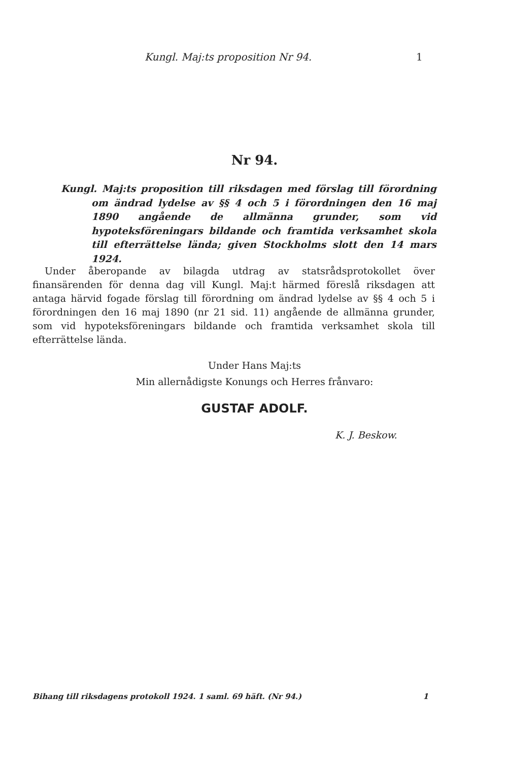Kungl. Maj:ts proposition Nr 94. 1
Nr 94.
Kungl. Maj:ts proposition till riksdagen med förslag till förordning om ändrad lydelse av §§ 4 och 5 i förordningen den 16 maj 1890 angående de allmänna grunder, som vid hypoteksföreningars bildande och framtida verksamhet skola till efterrättelse lända; given Stockholms slott den 14 mars 1924.
Under åberopande av bilagda utdrag av statsrådsprotokollet över finansärenden för denna dag vill Kungl. Maj:t härmed föreslå riksdagen att antaga härvid fogade förslag till förordning om ändrad lydelse av §§ 4 och 5 i förordningen den 16 maj 1890 (nr 21 sid. 11) angående de allmänna grunder, som vid hypoteksföreningars bildande och framtida verksamhet skola till efterrättelse lända.
Under Hans Maj:ts
Min allernådigste Konungs och Herres frånvaro:
GUSTAF ADOLF.
K. J. Beskow.
Bihang till riksdagens protokoll 1924. 1 saml. 69 häft. (Nr 94.) 1